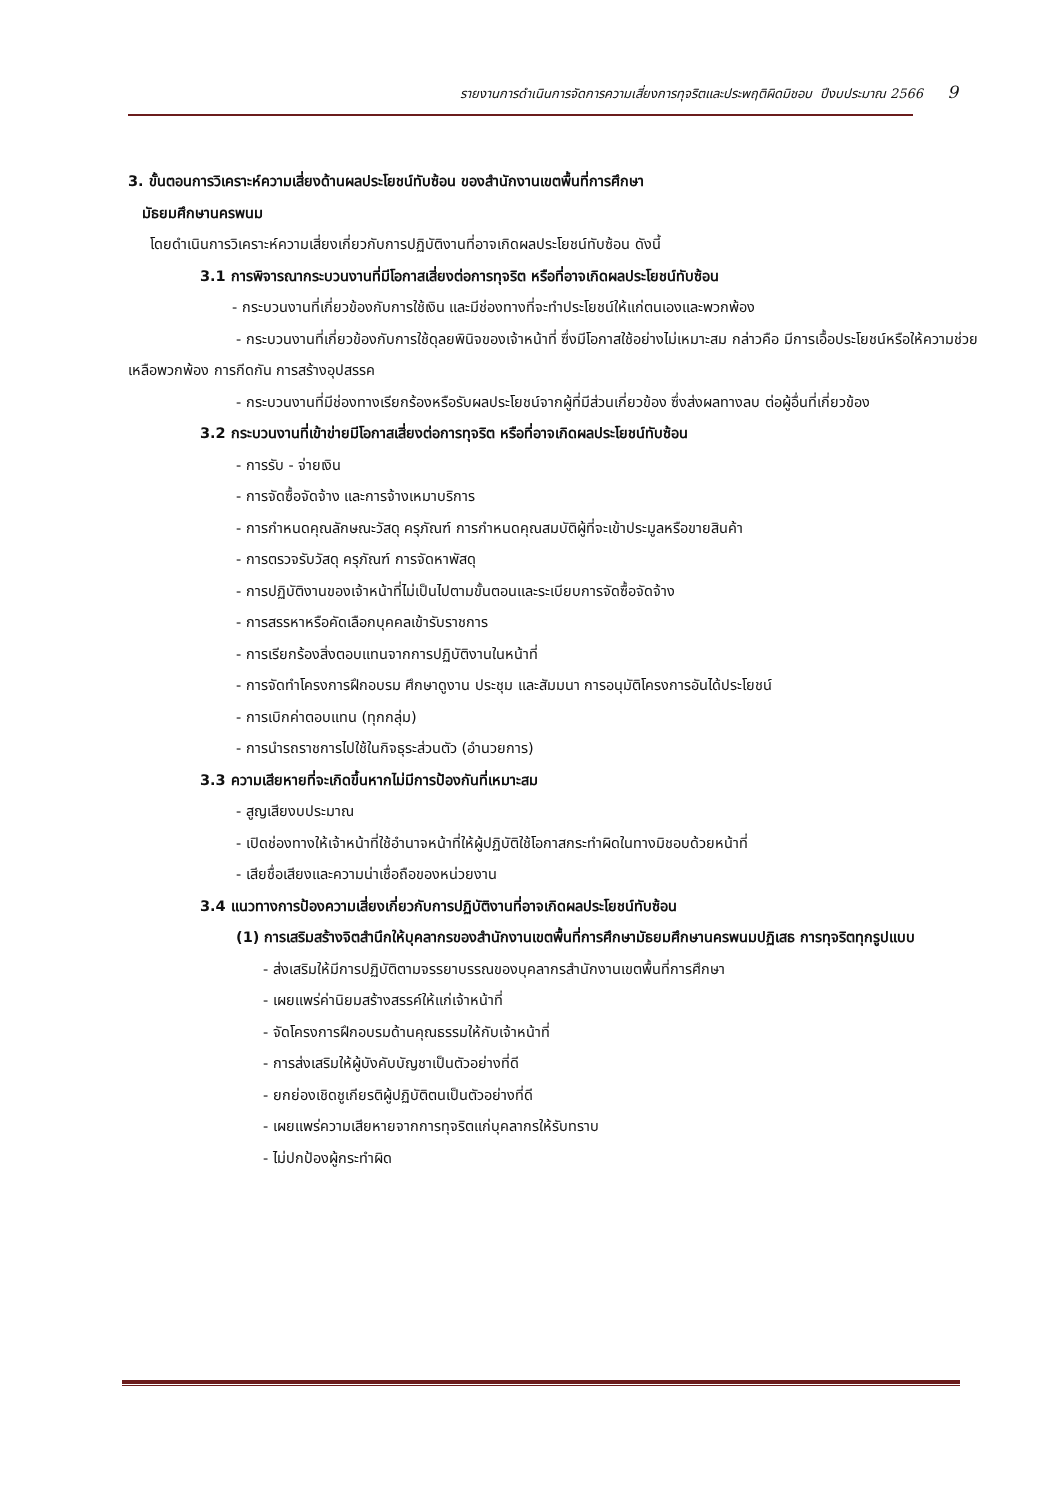รายงานการดำเนินการจัดการความเสี่ยงการทุจริตและประพฤติผิดมิชอบ ปีงบประมาณ 2566 9
3. ขั้นตอนการวิเคราะห์ความเสี่ยงด้านผลประโยชน์ทับซ้อน ของสำนักงานเขตพื้นที่การศึกษา
มัธยมศึกษานครพนม
โดยดำเนินการวิเคราะห์ความเสี่ยงเกี่ยวกับการปฏิบัติงานที่อาจเกิดผลประโยชน์ทับซ้อน ดังนี้
3.1 การพิจารณากระบวนงานที่มีโอกาสเสี่ยงต่อการทุจริต หรือที่อาจเกิดผลประโยชน์ทับซ้อน
- กระบวนงานที่เกี่ยวข้องกับการใช้เงิน และมีช่องทางที่จะทำประโยชน์ให้แก่ตนเองและพวกพ้อง
- กระบวนงานที่เกี่ยวข้องกับการใช้ดุลยพินิจของเจ้าหน้าที่ ซึ่งมีโอกาสใช้อย่างไม่เหมาะสม กล่าวคือ มีการเอื้อประโยชน์หรือให้ความช่วยเหลือพวกพ้อง การกีดกัน การสร้างอุปสรรค
- กระบวนงานที่มีช่องทางเรียกร้องหรือรับผลประโยชน์จากผู้ที่มีส่วนเกี่ยวข้อง ซึ่งส่งผลทางลบ ต่อผู้อื่นที่เกี่ยวข้อง
3.2 กระบวนงานที่เข้าข่ายมีโอกาสเสี่ยงต่อการทุจริต หรือที่อาจเกิดผลประโยชน์ทับซ้อน
- การรับ - จ่ายเงิน
- การจัดซื้อจัดจ้าง และการจ้างเหมาบริการ
- การกำหนดคุณลักษณะวัสดุ ครุภัณฑ์ การกำหนดคุณสมบัติผู้ที่จะเข้าประมูลหรือขายสินค้า
- การตรวจรับวัสดุ ครุภัณฑ์ การจัดหาพัสดุ
- การปฏิบัติงานของเจ้าหน้าที่ไม่เป็นไปตามขั้นตอนและระเบียบการจัดซื้อจัดจ้าง
- การสรรหาหรือคัดเลือกบุคคลเข้ารับราชการ
- การเรียกร้องสิ่งตอบแทนจากการปฏิบัติงานในหน้าที่
- การจัดทำโครงการฝึกอบรม ศึกษาดูงาน ประชุม และสัมมนา การอนุมัติโครงการอันได้ประโยชน์
- การเบิกค่าตอบแทน (ทุกกลุ่ม)
- การนำรถราชการไปใช้ในกิจธุระส่วนตัว (อำนวยการ)
3.3 ความเสียหายที่จะเกิดขึ้นหากไม่มีการป้องกันที่เหมาะสม
- สูญเสียงบประมาณ
- เปิดช่องทางให้เจ้าหน้าที่ใช้อำนาจหน้าที่ให้ผู้ปฏิบัติใช้โอกาสกระทำผิดในทางมิชอบด้วยหน้าที่
- เสียชื่อเสียงและความน่าเชื่อถือของหน่วยงาน
3.4 แนวทางการป้องความเสี่ยงเกี่ยวกับการปฏิบัติงานที่อาจเกิดผลประโยชน์ทับซ้อน
(1) การเสริมสร้างจิตสำนึกให้บุคลากรของสำนักงานเขตพื้นที่การศึกษามัธยมศึกษานครพนมปฏิเสธ การทุจริตทุกรูปแบบ
- ส่งเสริมให้มีการปฏิบัติตามจรรยาบรรณของบุคลากรสำนักงานเขตพื้นที่การศึกษา
- เผยแพร่ค่านิยมสร้างสรรค์ให้แก่เจ้าหน้าที่
- จัดโครงการฝึกอบรมด้านคุณธรรมให้กับเจ้าหน้าที่
- การส่งเสริมให้ผู้บังคับบัญชาเป็นตัวอย่างที่ดี
- ยกย่องเชิดชูเกียรติผู้ปฏิบัติตนเป็นตัวอย่างที่ดี
- เผยแพร่ความเสียหายจากการทุจริตแก่บุคลากรให้รับทราบ
- ไม่ปกป้องผู้กระทำผิด